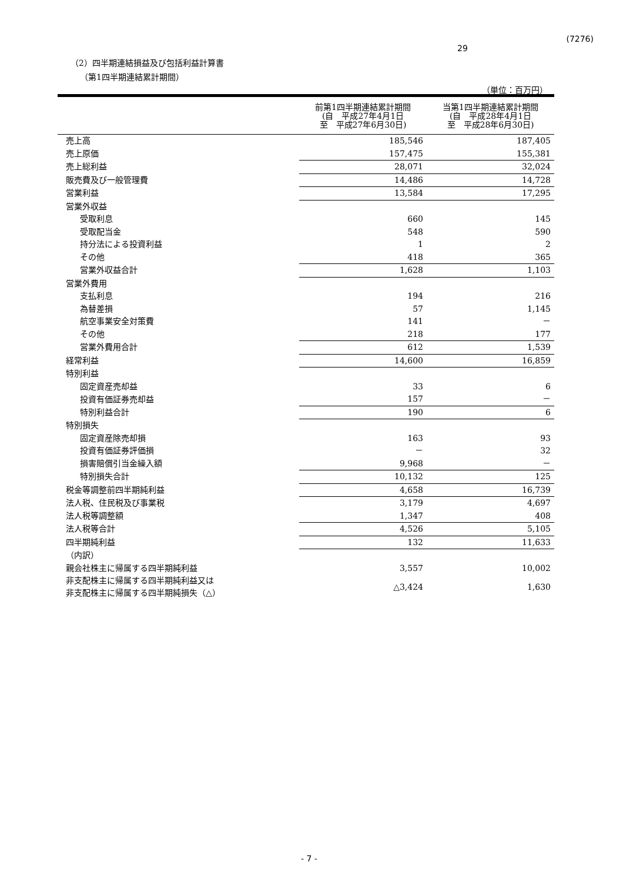(7276)
29
（2）四半期連結損益及び包括利益計算書
（第1四半期連結累計期間）
（単位：百万円）
| | 前第1四半期連結累計期間 (自 平成27年4月1日 至 平成27年6月30日) | 当第1四半期連結累計期間 (自 平成28年4月1日 至 平成28年6月30日) |
| --- | --- | --- |
| 売上高 | 185,546 | 187,405 |
| 売上原価 | 157,475 | 155,381 |
| 売上総利益 | 28,071 | 32,024 |
| 販売費及び一般管理費 | 14,486 | 14,728 |
| 営業利益 | 13,584 | 17,295 |
| 営業外収益 | | |
| 受取利息 | 660 | 145 |
| 受取配当金 | 548 | 590 |
| 持分法による投資利益 | 1 | 2 |
| その他 | 418 | 365 |
| 営業外収益合計 | 1,628 | 1,103 |
| 営業外費用 | | |
| 支払利息 | 194 | 216 |
| 為替差損 | 57 | 1,145 |
| 航空事業安全対策費 | 141 | － |
| その他 | 218 | 177 |
| 営業外費用合計 | 612 | 1,539 |
| 経常利益 | 14,600 | 16,859 |
| 特別利益 | | |
| 固定資産売却益 | 33 | 6 |
| 投資有価証券売却益 | 157 | － |
| 特別利益合計 | 190 | 6 |
| 特別損失 | | |
| 固定資産除売却損 | 163 | 93 |
| 投資有価証券評価損 | － | 32 |
| 損害賠償引当金繰入額 | 9,968 | － |
| 特別損失合計 | 10,132 | 125 |
| 税金等調整前四半期純利益 | 4,658 | 16,739 |
| 法人税、住民税及び事業税 | 3,179 | 4,697 |
| 法人税等調整額 | 1,347 | 408 |
| 法人税等合計 | 4,526 | 5,105 |
| 四半期純利益 | 132 | 11,633 |
| （内訳） | | |
| 親会社株主に帰属する四半期純利益 | 3,557 | 10,002 |
| 非支配株主に帰属する四半期純利益又は 非支配株主に帰属する四半期純損失（△） | △3,424 | 1,630 |
- 7 -